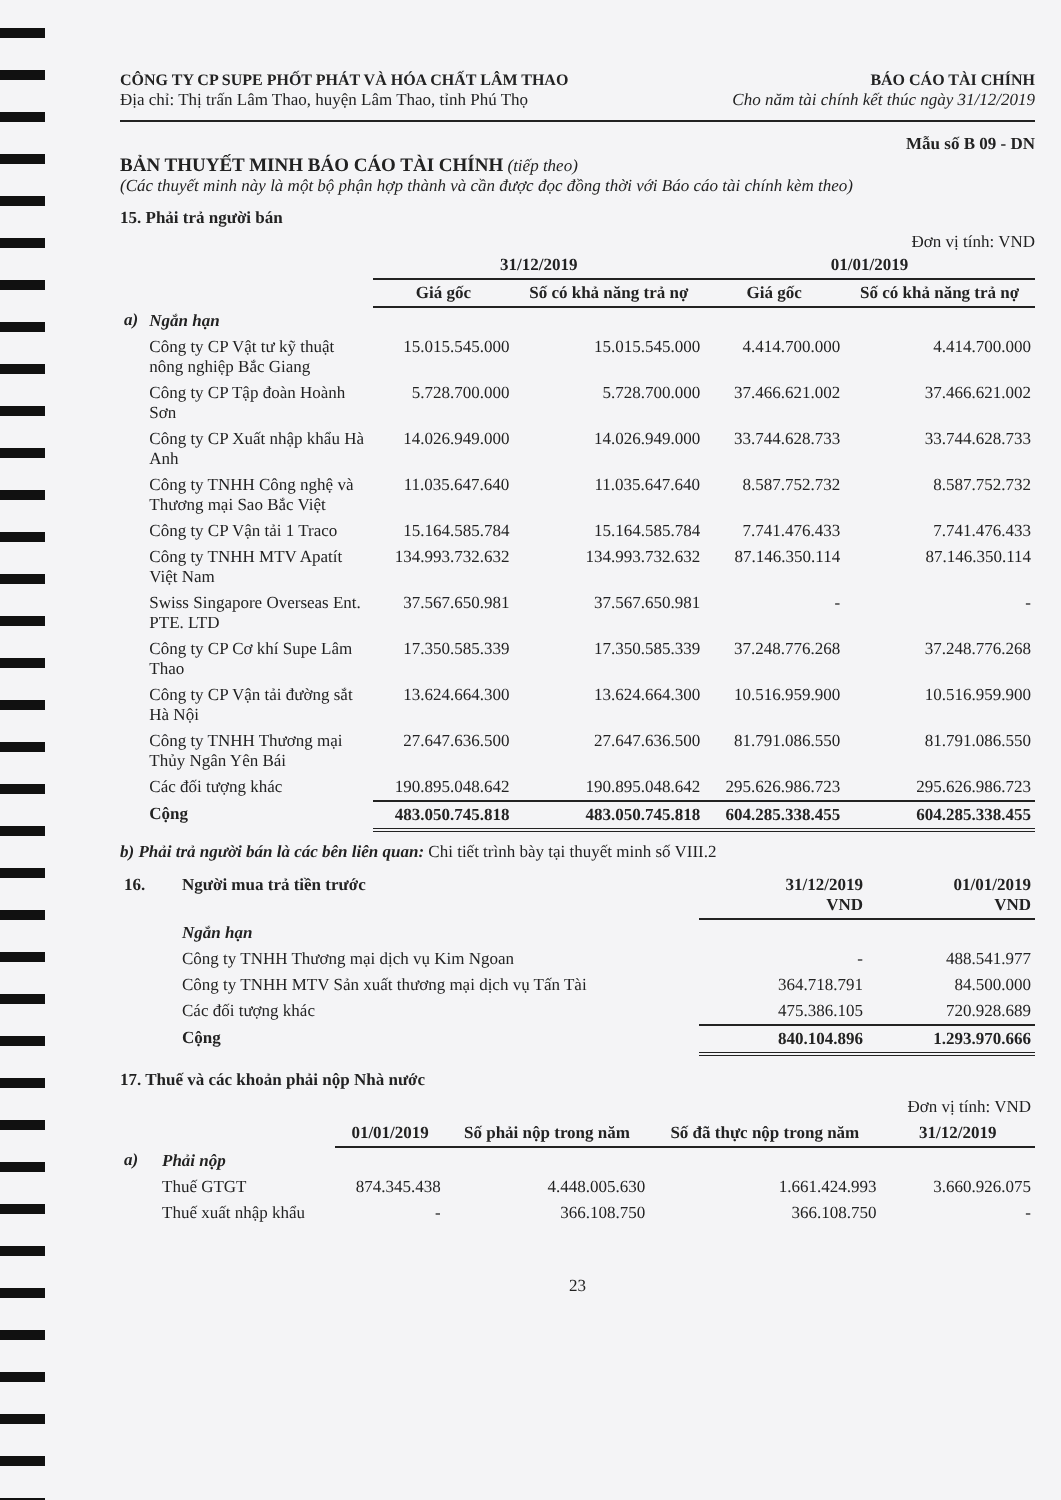CÔNG TY CP SUPE PHỐT PHÁT VÀ HÓA CHẤT LÂM THAO
Địa chỉ: Thị trấn Lâm Thao, huyện Lâm Thao, tỉnh Phú Thọ
BÁO CÁO TÀI CHÍNH
Cho năm tài chính kết thúc ngày 31/12/2019
Mẫu số B 09 - DN
BẢN THUYẾT MINH BÁO CÁO TÀI CHÍNH (tiếp theo)
(Các thuyết minh này là một bộ phận hợp thành và cần được đọc đồng thời với Báo cáo tài chính kèm theo)
15. Phải trả người bán
Đơn vị tính: VND
| | | 31/12/2019 | | 01/01/2019 | |
| --- | --- | --- | --- | --- | --- |
| | | Giá gốc | Số có khả năng trả nợ | Giá gốc | Số có khả năng trả nợ |
| a) | Ngắn hạn | | | | |
| | Công ty CP Vật tư kỹ thuật nông nghiệp Bắc Giang | 15.015.545.000 | 15.015.545.000 | 4.414.700.000 | 4.414.700.000 |
| | Công ty CP Tập đoàn Hoành Sơn | 5.728.700.000 | 5.728.700.000 | 37.466.621.002 | 37.466.621.002 |
| | Công ty CP Xuất nhập khẩu Hà Anh | 14.026.949.000 | 14.026.949.000 | 33.744.628.733 | 33.744.628.733 |
| | Công ty TNHH Công nghệ và Thương mại Sao Bắc Việt | 11.035.647.640 | 11.035.647.640 | 8.587.752.732 | 8.587.752.732 |
| | Công ty CP Vận tải 1 Traco | 15.164.585.784 | 15.164.585.784 | 7.741.476.433 | 7.741.476.433 |
| | Công ty TNHH MTV Apatít Việt Nam | 134.993.732.632 | 134.993.732.632 | 87.146.350.114 | 87.146.350.114 |
| | Swiss Singapore Overseas Ent. PTE. LTD | 37.567.650.981 | 37.567.650.981 | - | - |
| | Công ty CP Cơ khí Supe Lâm Thao | 17.350.585.339 | 17.350.585.339 | 37.248.776.268 | 37.248.776.268 |
| | Công ty CP Vận tải đường sắt Hà Nội | 13.624.664.300 | 13.624.664.300 | 10.516.959.900 | 10.516.959.900 |
| | Công ty TNHH Thương mại Thủy Ngân Yên Bái | 27.647.636.500 | 27.647.636.500 | 81.791.086.550 | 81.791.086.550 |
| | Các đối tượng khác | 190.895.048.642 | 190.895.048.642 | 295.626.986.723 | 295.626.986.723 |
| | Cộng | 483.050.745.818 | 483.050.745.818 | 604.285.338.455 | 604.285.338.455 |
b) Phải trả người bán là các bên liên quan: Chi tiết trình bày tại thuyết minh số VIII.2
| 16. | Người mua trả tiền trước | 31/12/2019 VND | 01/01/2019 VND |
| | Ngắn hạn | | |
| | Công ty TNHH Thương mại dịch vụ Kim Ngoan | - | 488.541.977 |
| | Công ty TNHH MTV Sản xuất thương mại dịch vụ Tấn Tài | 364.718.791 | 84.500.000 |
| | Các đối tượng khác | 475.386.105 | 720.928.689 |
| | Cộng | 840.104.896 | 1.293.970.666 |
17. Thuế và các khoản phải nộp Nhà nước
| | | | | | Đơn vị tính: VND |
| | | 01/01/2019 | Số phải nộp trong năm | Số đã thực nộp trong năm | 31/12/2019 |
| a) | Phải nộp | | | | |
| | Thuế GTGT | 874.345.438 | 4.448.005.630 | 1.661.424.993 | 3.660.926.075 |
| | Thuế xuất nhập khẩu | - | 366.108.750 | 366.108.750 | - |
23